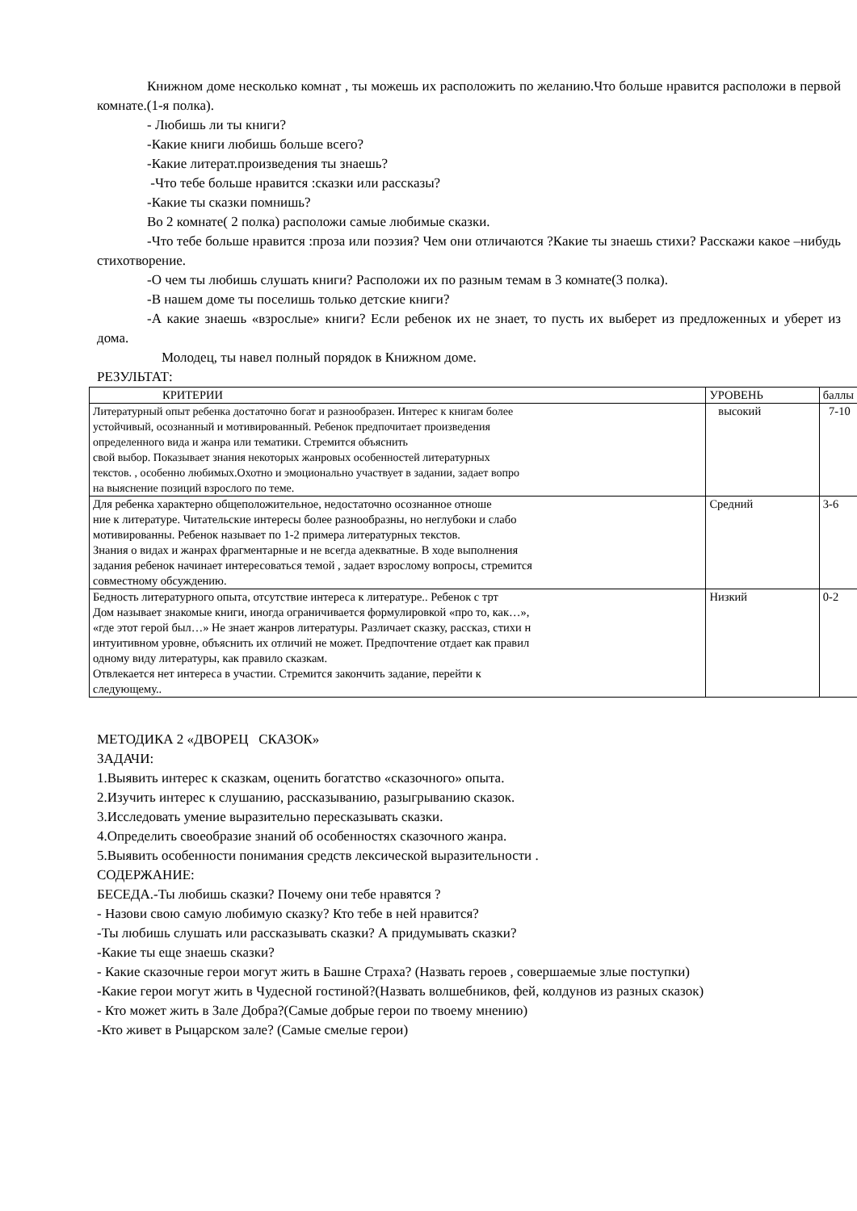Книжном доме несколько комнат , ты можешь их расположить по желанию.Что больше нравится расположи в первой комнате.(1-я полка).
- Любишь ли ты книги?
-Какие книги любишь больше всего?
-Какие литерат.произведения ты знаешь?
-Что тебе больше нравится :сказки или рассказы?
-Какие ты сказки помнишь?
Во 2 комнате( 2 полка) расположи самые любимые сказки.
-Что тебе больше нравится :проза или поэзия? Чем они отличаются ?Какие ты знаешь стихи? Расскажи какое –нибудь стихотворение.
-О чем ты любишь слушать книги? Расположи их по разным темам в 3 комнате(3 полка).
-В нашем доме ты поселишь только детские книги?
-А какие знаешь «взрослые» книги? Если ребенок их не знает, то пусть их выберет из предложенных и уберет из дома.
Молодец, ты навел полный порядок в Книжном доме.
РЕЗУЛЬТАТ:
| КРИТЕРИИ | УРОВЕНЬ | баллы |
| Литературный опыт ребенка достаточно богат и разнообразен. Интерес к книгам более устойчивый, осознанный и мотивированный. Ребенок предпочитает произведения определенного вида и жанра или тематики. Стремится объяснить свой выбор. Показывает знания некоторых жанровых особенностей литературных текстов. , особенно любимых.Охотно и эмоционально участвует в задании, задает вопро на выяснение позиций взрослого по теме. | высокий | 7-10 |
| Для ребенка характерно общеположительное, недостаточно осознанное отноше ние к литературе. Читательские интересы более разнообразны, но неглубоки и слабо мотивированны. Ребенок называет по 1-2 примера литературных текстов. Знания о видах и жанрах фрагментарные и не всегда адекватные. В ходе выполнения задания ребенок начинает интересоваться темой , задает взрослому вопросы, стремится совместному обсуждению. | Средний | 3-6 |
| Бедность литературного опыта, отсутствие интереса к литературе.. Ребенок с трт Дом называет знакомые книги, иногда ограничивается формулировкой «про то, как…», «где этот герой был…» Не знает жанров литературы. Различает сказку, рассказ, стихи н интуитивном уровне, объяснить их отличий не может. Предпочтение отдает как правил одному виду литературы, как правило сказкам. Отвлекается нет интереса в участии. Стремится закончить задание, перейти к следующему.. | Низкий | 0-2 |
МЕТОДИКА 2 «ДВОРЕЦ СКАЗОК»
ЗАДАЧИ:
1.Выявить интерес к сказкам, оценить богатство «сказочного» опыта.
2.Изучить интерес к слушанию, рассказыванию, разыгрыванию сказок.
3.Исследовать умение выразительно пересказывать сказки.
4.Определить своеобразие знаний об особенностях сказочного жанра.
5.Выявить особенности понимания средств лексической выразительности .
СОДЕРЖАНИЕ:
БЕСЕДА.-Ты любишь сказки? Почему они тебе нравятся ?
- Назови свою самую любимую сказку? Кто тебе в ней нравится?
-Ты любишь слушать или рассказывать сказки? А придумывать сказки?
-Какие ты еще знаешь сказки?
- Какие сказочные герои могут жить в Башне Страха? (Назвать героев , совершаемые злые поступки)
-Какие герои могут жить в Чудесной гостиной?(Назвать волшебников, фей, колдунов из разных сказок)
- Кто может жить в Зале Добра?(Самые добрые герои по твоему мнению)
-Кто живет в Рыцарском зале? (Самые смелые герои)